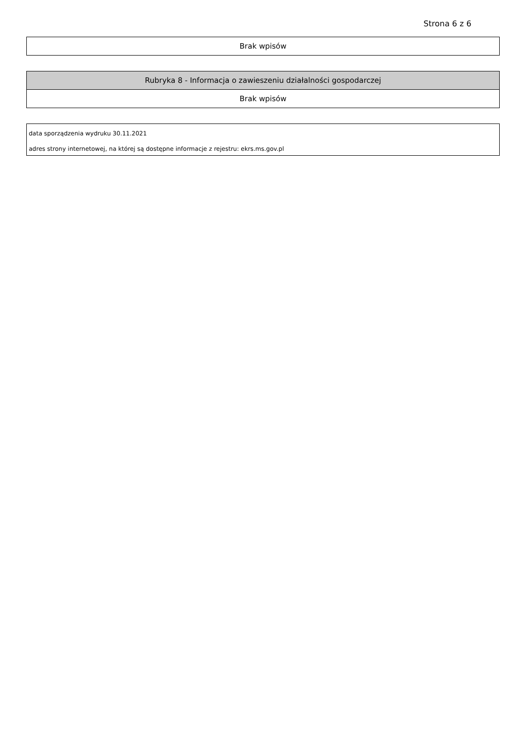Strona 6 z 6
| Brak wpisów |
| Rubryka 8 - Informacja o zawieszeniu działalności gospodarczej |
| --- |
| Brak wpisów |
data sporządzenia wydruku 30.11.2021
adres strony internetowej, na której są dostępne informacje z rejestru: ekrs.ms.gov.pl